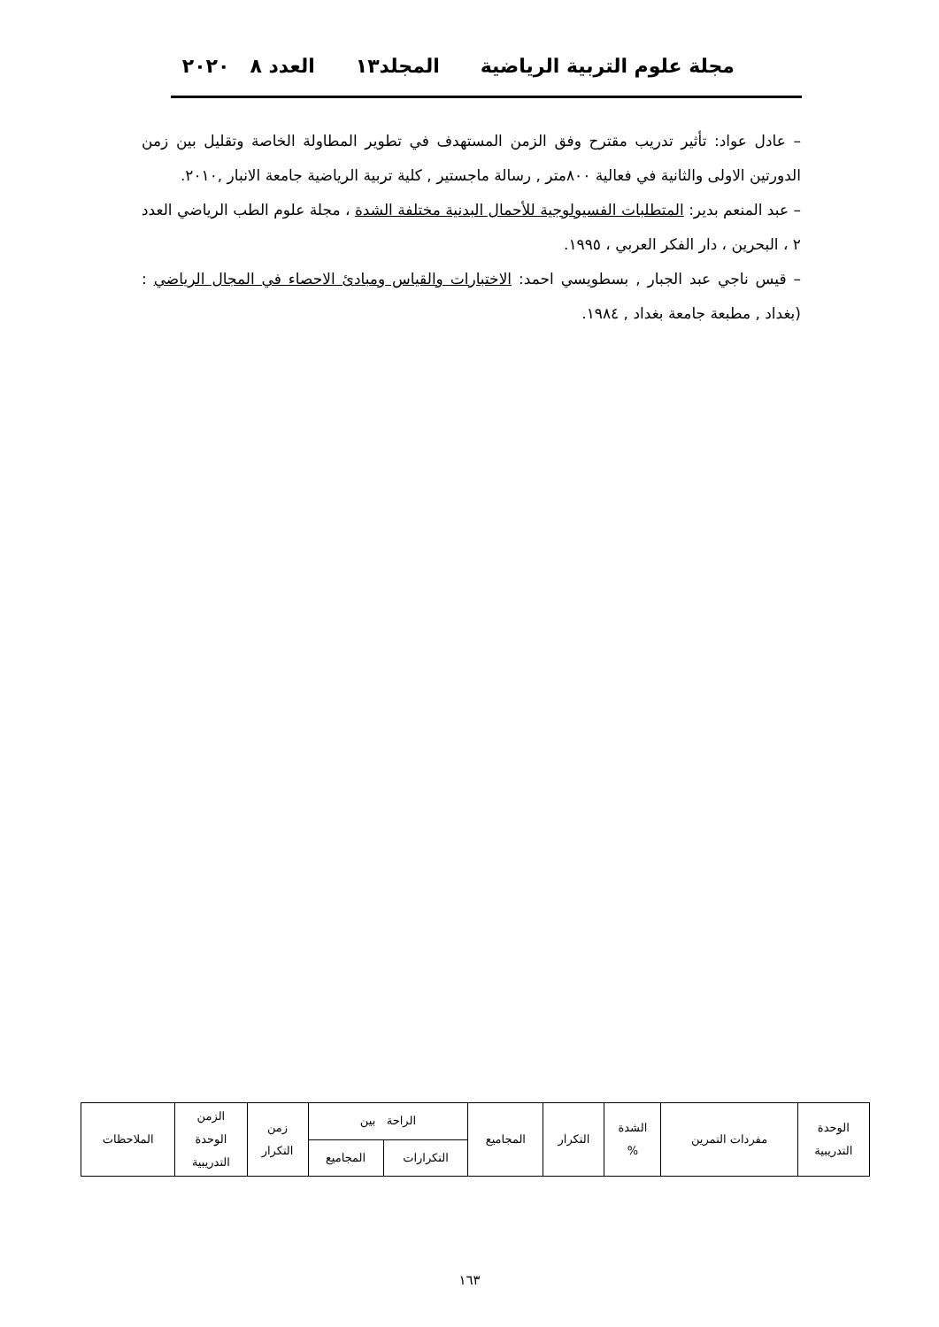مجلة علوم التربية الرياضية المجلد١٣ العدد ٨ ٢٠٢٠
– عادل عواد: تأثير تدريب مقترح وفق الزمن المستهدف في تطوير المطاولة الخاصة وتقليل بين زمن الدورتين الاولى والثانية في فعالية ٨٠٠متر , رسالة ماجستير , كلية تربية الرياضية جامعة الانبار ,٢٠١٠.
– عبد المنعم بدير: المتطلبات الفسيولوجية للأحمال البدنية مختلفة الشدة ، مجلة علوم الطب الرياضي العدد ٢ ، البحرين ، دار الفكر العربي ، ١٩٩٥.
– قيس ناجي عبد الجبار , بسطويسي احمد: الاختبارات والقياس ومبادئ الاحصاء في المجال الرياضي :(بغداد , مطبعة جامعة بغداد , ١٩٨٤.
| الوحدة التدريبية | مفردات التمرين | الشدة % | التكرار | المجاميع | الراحة بين | | زمن التكرار | الزمن الوحدة التدريبية | الملاحظات |
| --- | --- | --- | --- | --- | --- | --- | --- | --- | --- |
| | | | | | التكرارات | المجاميع | | | |
١٦٣